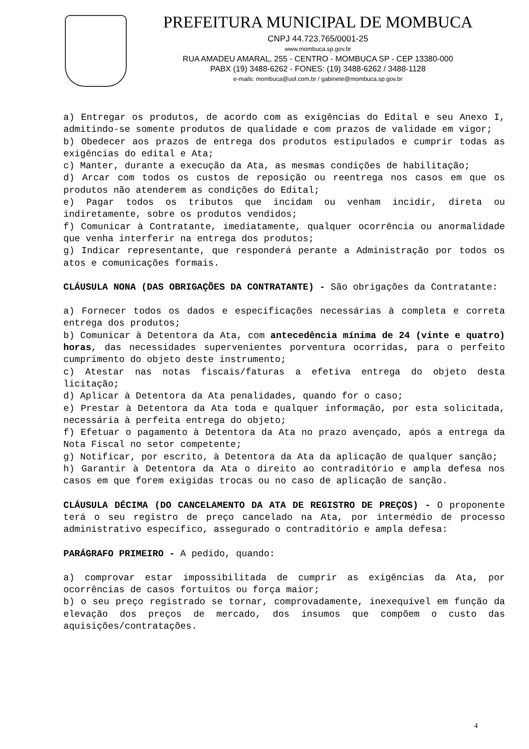PREFEITURA MUNICIPAL DE MOMBUCA
CNPJ 44.723.765/0001-25
www.mombuca.sp.gov.br
RUA AMADEU AMARAL, 255 - CENTRO - MOMBUCA SP - CEP 13380-000
PABX (19) 3488-6262 - FONES: (19) 3488-6262 / 3488-1128
e-mails: mombuca@uol.com.br / gabinete@mombuca.sp.gov.br
a) Entregar os produtos, de acordo com as exigências do Edital e seu Anexo I, admitindo-se somente produtos de qualidade e com prazos de validade em vigor;
b) Obedecer aos prazos de entrega dos produtos estipulados e cumprir todas as exigências do edital e Ata;
c) Manter, durante a execução da Ata, as mesmas condições de habilitação;
d) Arcar com todos os custos de reposição ou reentrega nos casos em que os produtos não atenderem as condições do Edital;
e) Pagar todos os tributos que incidam ou venham incidir, direta ou indiretamente, sobre os produtos vendidos;
f) Comunicar à Contratante, imediatamente, qualquer ocorrência ou anormalidade que venha interferir na entrega dos produtos;
g) Indicar representante, que responderá perante a Administração por todos os atos e comunicações formais.
CLÁUSULA NONA (DAS OBRIGAÇÕES DA CONTRATANTE) - São obrigações da Contratante:
a) Fornecer todos os dados e especificações necessárias à completa e correta entrega dos produtos;
b) Comunicar à Detentora da Ata, com antecedência mínima de 24 (vinte e quatro) horas, das necessidades supervenientes porventura ocorridas, para o perfeito cumprimento do objeto deste instrumento;
c) Atestar nas notas fiscais/faturas a efetiva entrega do objeto desta licitação;
d) Aplicar à Detentora da Ata penalidades, quando for o caso;
e) Prestar à Detentora da Ata toda e qualquer informação, por esta solicitada, necessária à perfeita entrega do objeto;
f) Efetuar o pagamento à Detentora da Ata no prazo avençado, após a entrega da Nota Fiscal no setor competente;
g) Notificar, por escrito, à Detentora da Ata da aplicação de qualquer sanção;
h) Garantir à Detentora da Ata o direito ao contraditório e ampla defesa nos casos em que forem exigidas trocas ou no caso de aplicação de sanção.
CLÁUSULA DÉCIMA (DO CANCELAMENTO DA ATA DE REGISTRO DE PREÇOS) - O proponente terá o seu registro de preço cancelado na Ata, por intermédio de processo administrativo específico, assegurado o contraditório e ampla defesa:
PARÁGRAFO PRIMEIRO - A pedido, quando:
a) comprovar estar impossibilitada de cumprir as exigências da Ata, por ocorrências de casos fortuitos ou força maior;
b) o seu preço registrado se tornar, comprovadamente, inexequível em função da elevação dos preços de mercado, dos insumos que compõem o custo das aquisições/contratações.
4